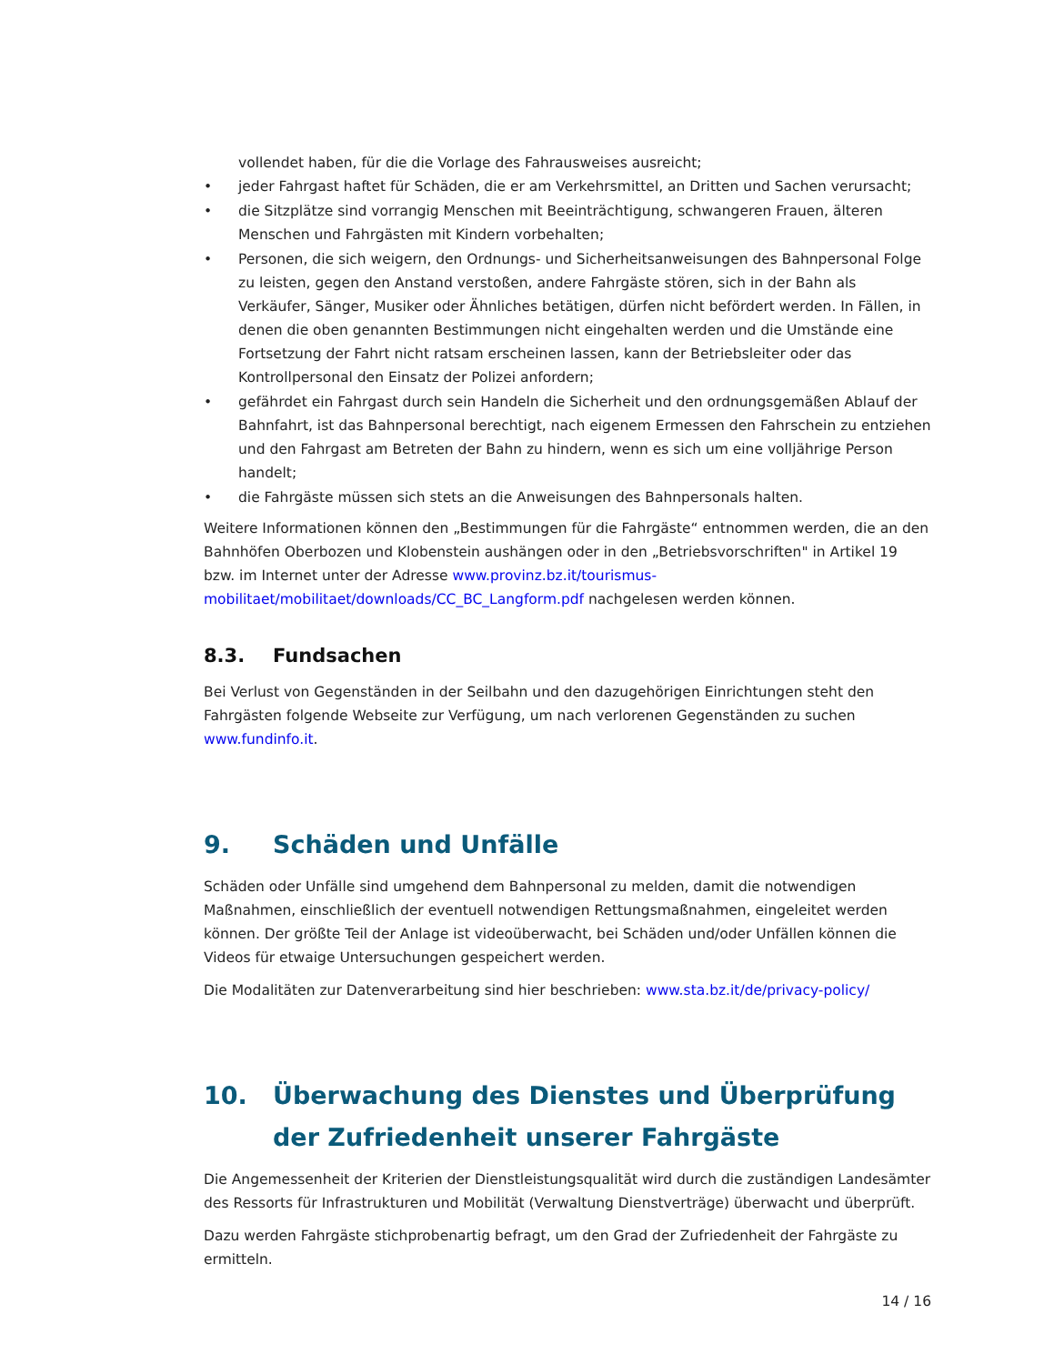vollendet haben, für die die Vorlage des Fahrausweises ausreicht;
• jeder Fahrgast haftet für Schäden, die er am Verkehrsmittel, an Dritten und Sachen verursacht;
• die Sitzplätze sind vorrangig Menschen mit Beeinträchtigung, schwangeren Frauen, älteren Menschen und Fahrgästen mit Kindern vorbehalten;
• Personen, die sich weigern, den Ordnungs- und Sicherheitsanweisungen des Bahnpersonal Folge zu leisten, gegen den Anstand verstoßen, andere Fahrgäste stören, sich in der Bahn als Verkäufer, Sänger, Musiker oder Ähnliches betätigen, dürfen nicht befördert werden. In Fällen, in denen die oben genannten Bestimmungen nicht eingehalten werden und die Umstände eine Fortsetzung der Fahrt nicht ratsam erscheinen lassen, kann der Betriebsleiter oder das Kontrollpersonal den Einsatz der Polizei anfordern;
• gefährdet ein Fahrgast durch sein Handeln die Sicherheit und den ordnungsgemäßen Ablauf der Bahnfahrt, ist das Bahnpersonal berechtigt, nach eigenem Ermessen den Fahrschein zu entziehen und den Fahrgast am Betreten der Bahn zu hindern, wenn es sich um eine volljährige Person handelt;
• die Fahrgäste müssen sich stets an die Anweisungen des Bahnpersonals halten.
Weitere Informationen können den „Bestimmungen für die Fahrgäste“ entnommen werden, die an den Bahnhöfen Oberbozen und Klobenstein aushängen oder in den „Betriebsvorschriften" in Artikel 19 bzw. im Internet unter der Adresse www.provinz.bz.it/tourismus-mobilitaet/mobilitaet/downloads/CC_BC_Langform.pdf nachgelesen werden können.
8.3. Fundsachen
Bei Verlust von Gegenständen in der Seilbahn und den dazugehörigen Einrichtungen steht den Fahrgästen folgende Webseite zur Verfügung, um nach verlorenen Gegenständen zu suchen www.fundinfo.it.
9. Schäden und Unfälle
Schäden oder Unfälle sind umgehend dem Bahnpersonal zu melden, damit die notwendigen Maßnahmen, einschließlich der eventuell notwendigen Rettungsmaßnahmen, eingeleitet werden können. Der größte Teil der Anlage ist videoüberwacht, bei Schäden und/oder Unfällen können die Videos für etwaige Untersuchungen gespeichert werden.
Die Modalitäten zur Datenverarbeitung sind hier beschrieben: www.sta.bz.it/de/privacy-policy/
10. Überwachung des Dienstes und Überprüfung der Zufriedenheit unserer Fahrgäste
Die Angemessenheit der Kriterien der Dienstleistungsqualität wird durch die zuständigen Landesämter des Ressorts für Infrastrukturen und Mobilität (Verwaltung Dienstverträge) überwacht und überprüft.
Dazu werden Fahrgäste stichprobenartig befragt, um den Grad der Zufriedenheit der Fahrgäste zu ermitteln.
14 / 16